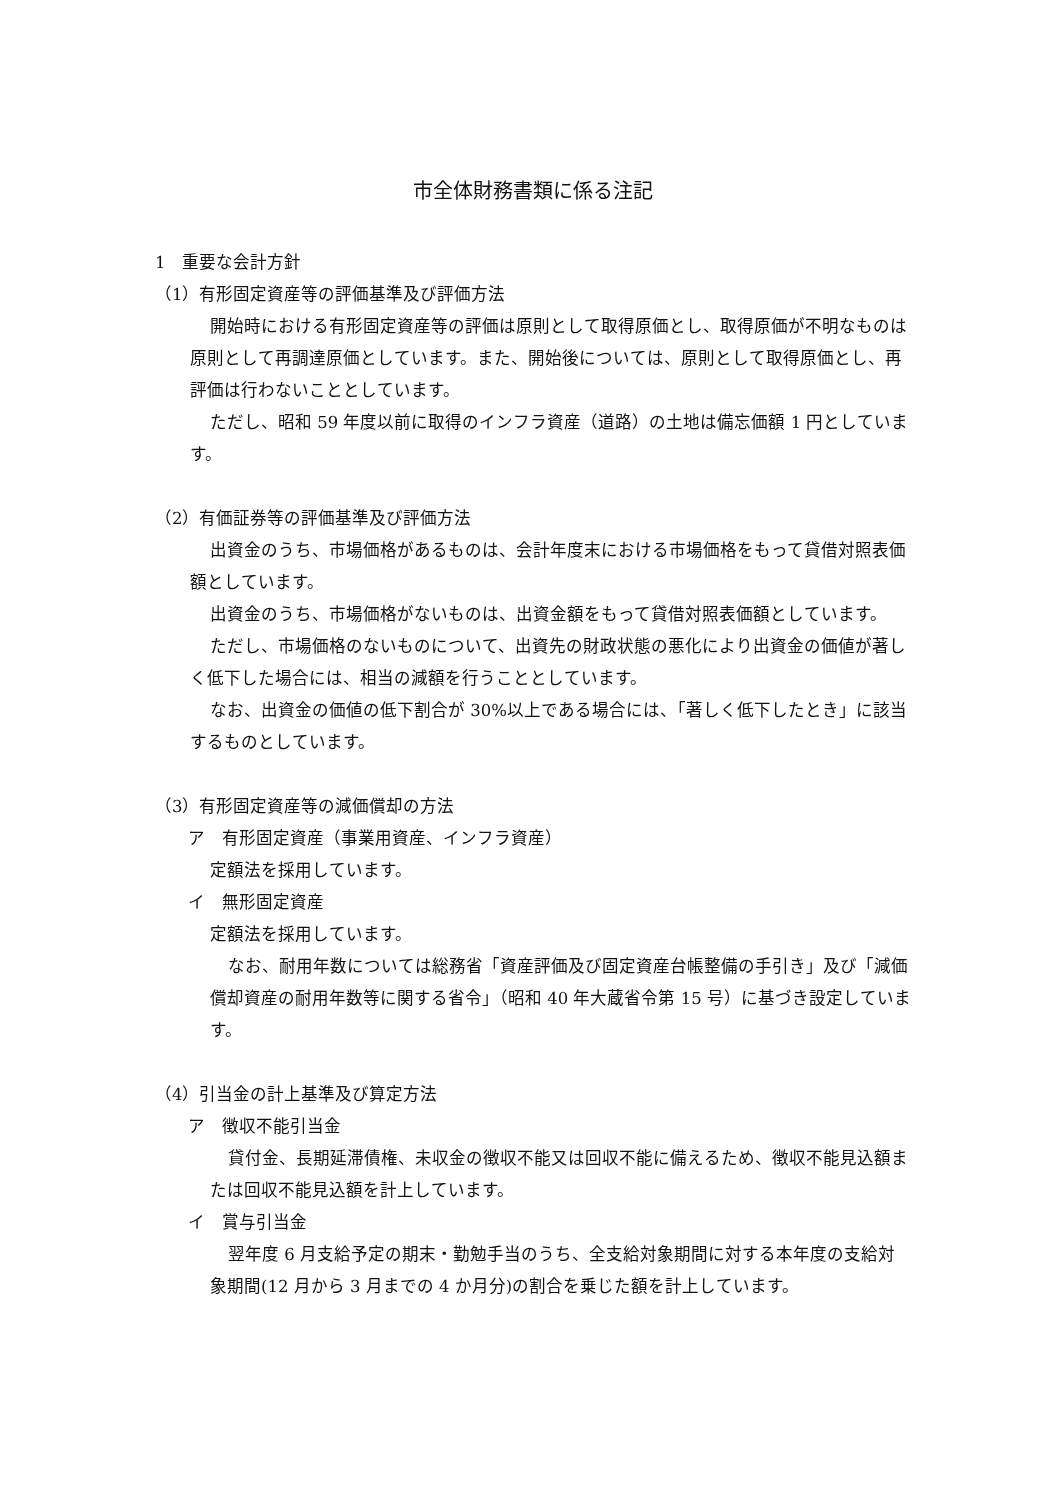市全体財務書類に係る注記
1　重要な会計方針
（1）有形固定資産等の評価基準及び評価方法
開始時における有形固定資産等の評価は原則として取得原価とし、取得原価が不明なものは原則として再調達原価としています。また、開始後については、原則として取得原価とし、再評価は行わないこととしています。
ただし、昭和 59 年度以前に取得のインフラ資産（道路）の土地は備忘価額 1 円としています。
（2）有価証券等の評価基準及び評価方法
出資金のうち、市場価格があるものは、会計年度末における市場価格をもって貸借対照表価額としています。
出資金のうち、市場価格がないものは、出資金額をもって貸借対照表価額としています。
ただし、市場価格のないものについて、出資先の財政状態の悪化により出資金の価値が著しく低下した場合には、相当の減額を行うこととしています。
なお、出資金の価値の低下割合が 30%以上である場合には、「著しく低下したとき」に該当するものとしています。
（3）有形固定資産等の減価償却の方法
ア　有形固定資産（事業用資産、インフラ資産）
定額法を採用しています。
イ　無形固定資産
定額法を採用しています。
なお、耐用年数については総務省「資産評価及び固定資産台帳整備の手引き」及び「減価償却資産の耐用年数等に関する省令」（昭和 40 年大蔵省令第 15 号）に基づき設定しています。
（4）引当金の計上基準及び算定方法
ア　徴収不能引当金
貸付金、長期延滞債権、未収金の徴収不能又は回収不能に備えるため、徴収不能見込額または回収不能見込額を計上しています。
イ　賞与引当金
翌年度 6 月支給予定の期末・勤勉手当のうち、全支給対象期間に対する本年度の支給対象期間(12 月から 3 月までの 4 か月分)の割合を乗じた額を計上しています。